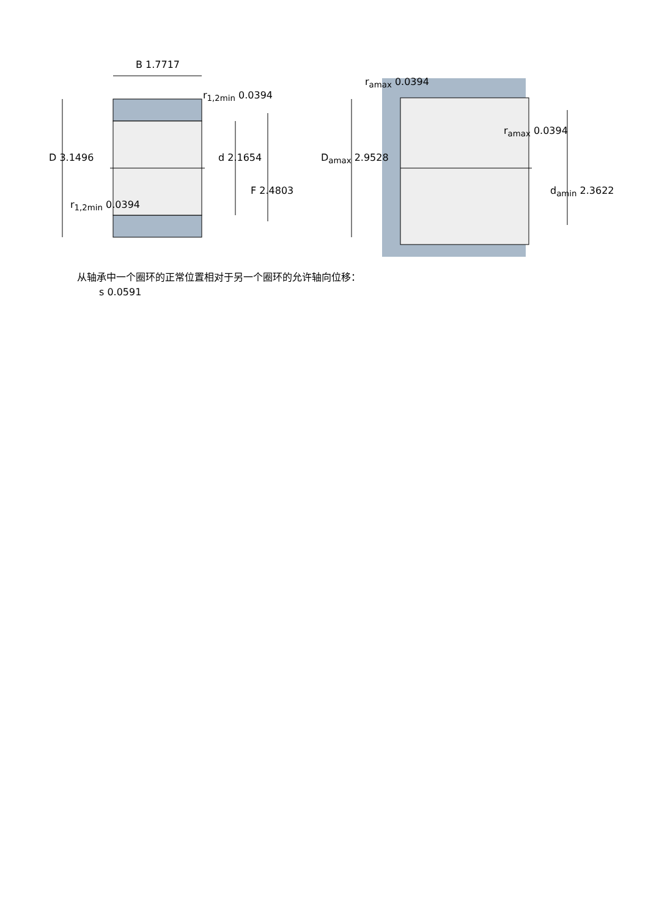B 1.7717
r<sub>1,2min</sub> 0.0394
D 3.1496 d 2.1654
F 2.4803
r<sub>1,2min</sub> 0.0394
r<sub>amax</sub> 0.0394
D<sub>amax</sub> 2.9528
r<sub>amax</sub> 0.0394
d<sub>amin</sub> 2.3622
从轴承中一个圈环的正常位置相对于另一个圈环的允许轴向位移：
s 0.0591